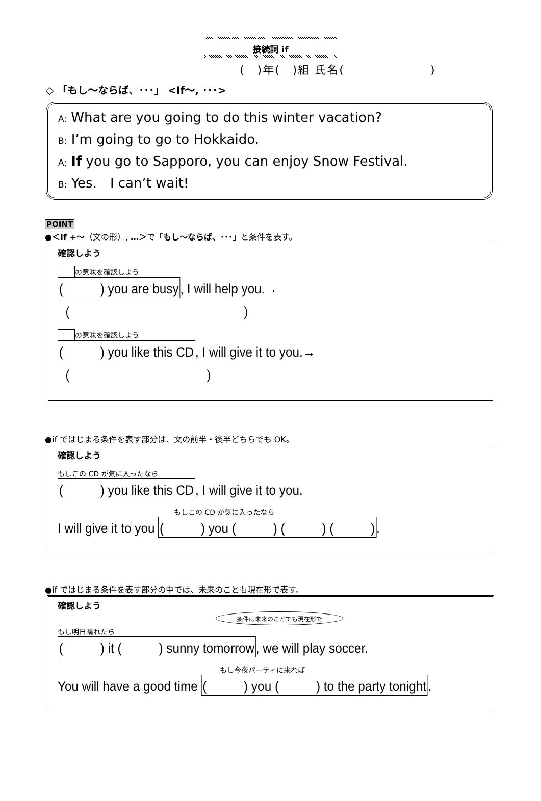接続詞 if
(　)年(　)組 氏名(　　　　　　　)
◇ 「もし～ならば、･･･」 <If～, ･･･>
A: What are you going to do this winter vacation?
B: I’m going to go to Hokkaido.
A: If you go to Sapporo, you can enjoy Snow Festival.
B: Yes.　I can’t wait!
POINT
●＜If +～（文の形）, …＞で「もし～ならば、･･･」と条件を表す。
確認しよう
　　 の意味を確認しよう
(　　　) you are busy, I will help you.→（　　　　　　　　　　　　　　）
　　 の意味を確認しよう
(　　　) you like this CD, I will give it to you.→（　　　　　　　　　　　）
●if ではじまる条件を表す部分は、文の前半・後半どちらでも OK。
確認しよう
もしこの CD が気に入ったなら
(　　　) you like this CD, I will give it to you.
もしこの CD が気に入ったなら
I will give it to you (　　　) you (　　　) (　　　) (　　　).
●if ではじまる条件を表す部分の中では、未来のことも現在形で表す。
確認しよう
条件は未来のことでも現在形で
もし明日晴れたら
(　　　) it (　　　) sunny tomorrow, we will play soccer.
もし今夜パーティに来れば
You will have a good time (　　　) you (　　　) to the party tonight.